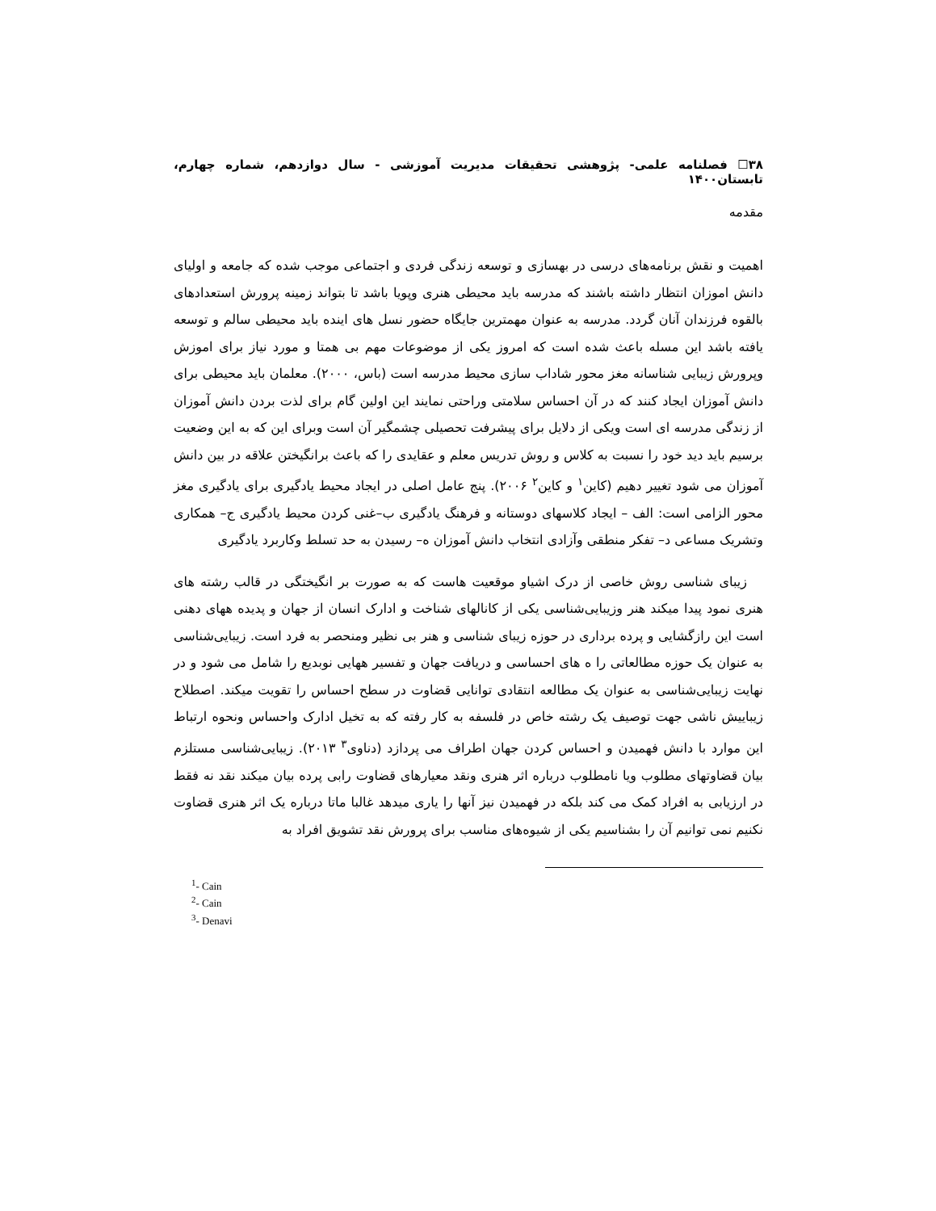۳۸☐ فصلنامه علمی- پژوهشی تحقیقات مدیریت آموزشی - سال دوازدهم، شماره چهارم، تابستان۱۴۰۰
مقدمه
اهمیت و نقش برنامه‌های درسی در بهسازی و توسعه زندگی فردی و اجتماعی موجب شده که جامعه و اولیای دانش اموزان انتظار داشته باشند که مدرسه باید محیطی هنری وپویا باشد تا بتواند زمینه پرورش استعدادهای بالقوه فرزندان آنان گردد. مدرسه به عنوان مهمترین جایگاه حضور نسل های اینده باید محیطی سالم و توسعه یافته باشد این مسله باعث شده است که امروز یکی از موضوعات مهم بی همتا و مورد نیاز برای اموزش وپرورش زیبایی شناسانه مغز محور شاداب سازی محیط مدرسه است (باس، ۲۰۰۰). معلمان باید محیطی برای دانش آموزان ایجاد کنند که در آن احساس سلامتی وراحتی نمایند این اولین گام برای لذت بردن دانش آموزان از زندگی مدرسه ای است ویکی از دلایل برای پیشرفت تحصیلی چشمگیر آن است وبرای این که به این وضعیت برسیم باید دید خود را نسبت به کلاس و روش تدریس معلم و عقایدی را که باعث برانگیختن علاقه در بین دانش آموزان می شود تغییر دهیم (کاین<sup>۱</sup> و کاین<sup>۲</sup> ۲۰۰۶). پنج عامل اصلی در ایجاد محیط یادگیری برای یادگیری مغز محور الزامی است: الف – ایجاد کلاسهای دوستانه و فرهنگ یادگیری ب–غنی کردن محیط یادگیری ج– همکاری وتشریک مساعی د– تفکر منطقی وآزادی انتخاب دانش آموزان ه– رسیدن به حد تسلط وکاربرد یادگیری
زیبای شناسی روش خاصی از درک اشیاو موقعیت هاست که به صورت بر انگیختگی در قالب رشته های هنری نمود پیدا میکند هنر وزیبایی‌شناسی یکی از کانالهای شناخت و ادارک انسان از جهان و پدیده ههای دهنی است این رازگشایی و پرده برداری در حوزه زیبای شناسی و هنر بی نظیر ومنحصر به فرد است. زیبایی‌شناسی به عنوان یک حوزه مطالعاتی را ه های احساسی و دریافت جهان و تفسیر ههایی نوبدیع را شامل می شود و در نهایت زیبایی‌شناسی به عنوان یک مطالعه انتقادی توانایی قضاوت در سطح احساس را تقویت میکند. اصطلاح زیباییش ناشی جهت توصیف یک رشته خاص در فلسفه به کار رفته که به تخیل ادارک واحساس ونحوه ارتباط این موارد با دانش فهمیدن و احساس کردن جهان اطراف می پردازد (دناوی<sup>۳</sup> ۲۰۱۳). زیبایی‌شناسی مستلزم بیان قضاوتهای مطلوب ویا نامطلوب درباره اثر هنری ونقد معیارهای قضاوت رابی پرده بیان میکند نقد نه فقط در ارزیابی به افراد کمک می کند بلکه در فهمیدن نیز آنها را یاری میدهد غالبا ماتا درباره یک اثر هنری قضاوت نکنیم نمی توانیم آن را بشناسیم یکی از شیوه‌های مناسب برای پرورش نقد تشویق افراد به
<sup>1</sup>- Cain
<sup>2</sup>- Cain
<sup>3</sup>- Denavi